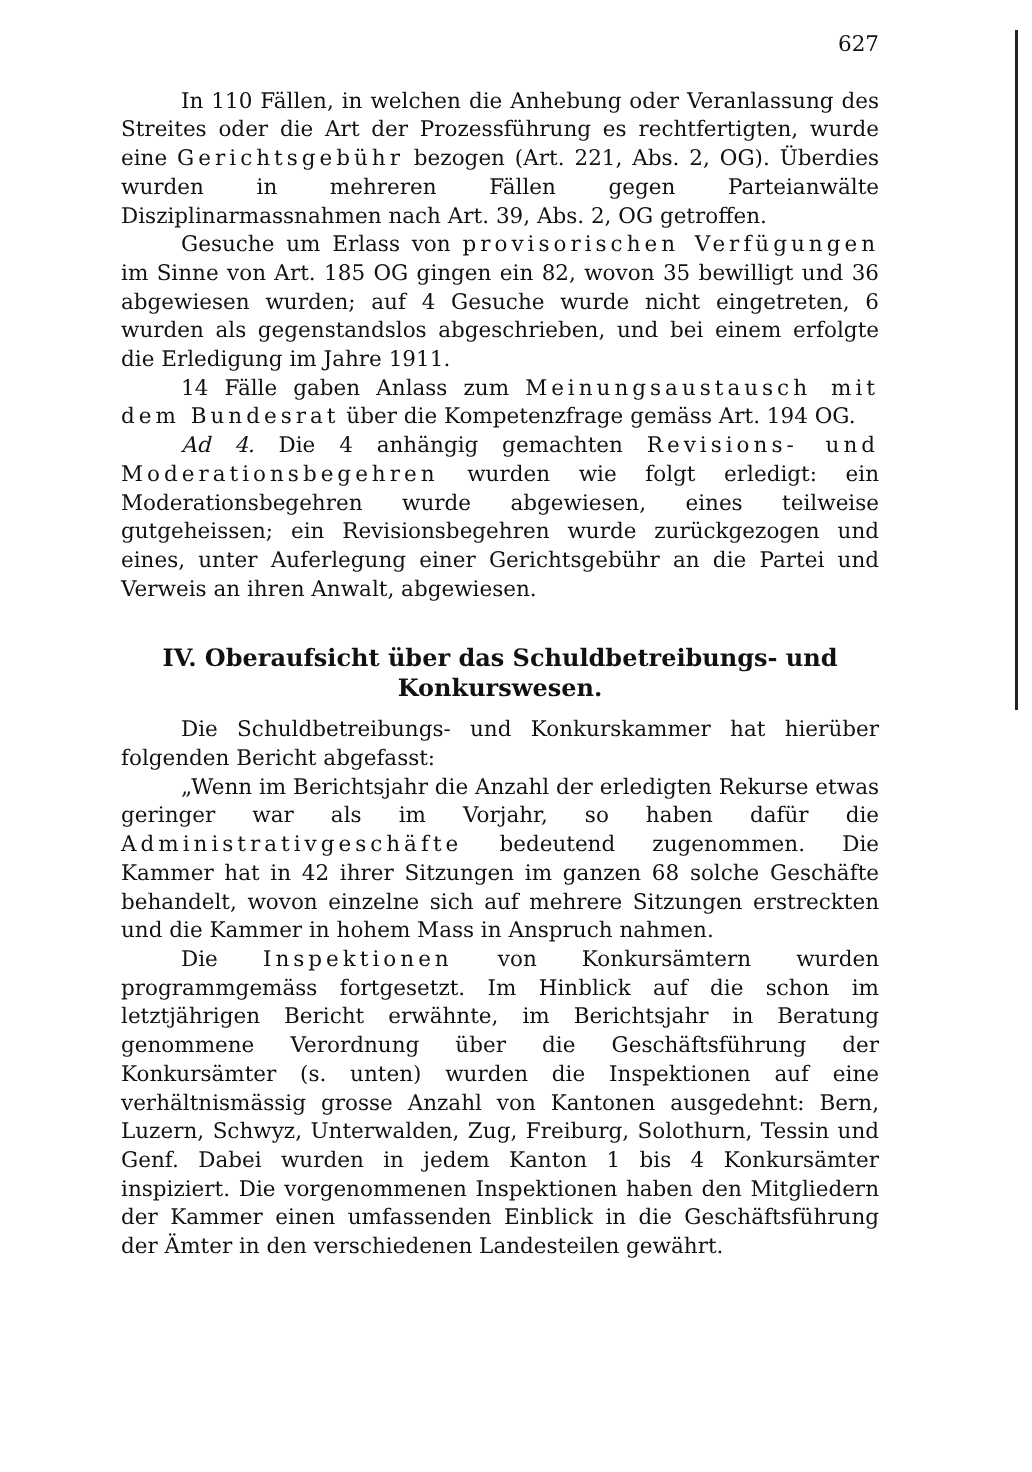627
In 110 Fällen, in welchen die Anhebung oder Veranlassung des Streites oder die Art der Prozessführung es rechtfertigten, wurde eine Gerichtsgebühr bezogen (Art. 221, Abs. 2, OG). Überdies wurden in mehreren Fällen gegen Parteianwälte Disziplinarmassnahmen nach Art. 39, Abs. 2, OG getroffen.
Gesuche um Erlass von provisorischen Verfügungen im Sinne von Art. 185 OG gingen ein 82, wovon 35 bewilligt und 36 abgewiesen wurden; auf 4 Gesuche wurde nicht eingetreten, 6 wurden als gegenstandslos abgeschrieben, und bei einem erfolgte die Erledigung im Jahre 1911.
14 Fälle gaben Anlass zum Meinungsaustausch mit dem Bundesrat über die Kompetenzfrage gemäss Art. 194 OG.
Ad 4. Die 4 anhängig gemachten Revisions- und Moderationsbegehren wurden wie folgt erledigt: ein Moderationsbegehren wurde abgewiesen, eines teilweise gutgeheissen; ein Revisionsbegehren wurde zurückgezogen und eines, unter Auferlegung einer Gerichtsgebühr an die Partei und Verweis an ihren Anwalt, abgewiesen.
IV. Oberaufsicht über das Schuldbetreibungs- und
Konkurswesen.
Die Schuldbetreibungs- und Konkurskammer hat hierüber folgenden Bericht abgefasst:
„Wenn im Berichtsjahr die Anzahl der erledigten Rekurse etwas geringer war als im Vorjahr, so haben dafür die Administrativgeschäfte bedeutend zugenommen. Die Kammer hat in 42 ihrer Sitzungen im ganzen 68 solche Geschäfte behandelt, wovon einzelne sich auf mehrere Sitzungen erstreckten und die Kammer in hohem Mass in Anspruch nahmen.
Die Inspektionen von Konkursämtern wurden programmgemäss fortgesetzt. Im Hinblick auf die schon im letztjährigen Bericht erwähnte, im Berichtsjahr in Beratung genommene Verordnung über die Geschäftsführung der Konkursämter (s. unten) wurden die Inspektionen auf eine verhältnismässig grosse Anzahl von Kantonen ausgedehnt: Bern, Luzern, Schwyz, Unterwalden, Zug, Freiburg, Solothurn, Tessin und Genf. Dabei wurden in jedem Kanton 1 bis 4 Konkursämter inspiziert. Die vorgenommenen Inspektionen haben den Mitgliedern der Kammer einen umfassenden Einblick in die Geschäftsführung der Ämter in den verschiedenen Landesteilen gewährt.